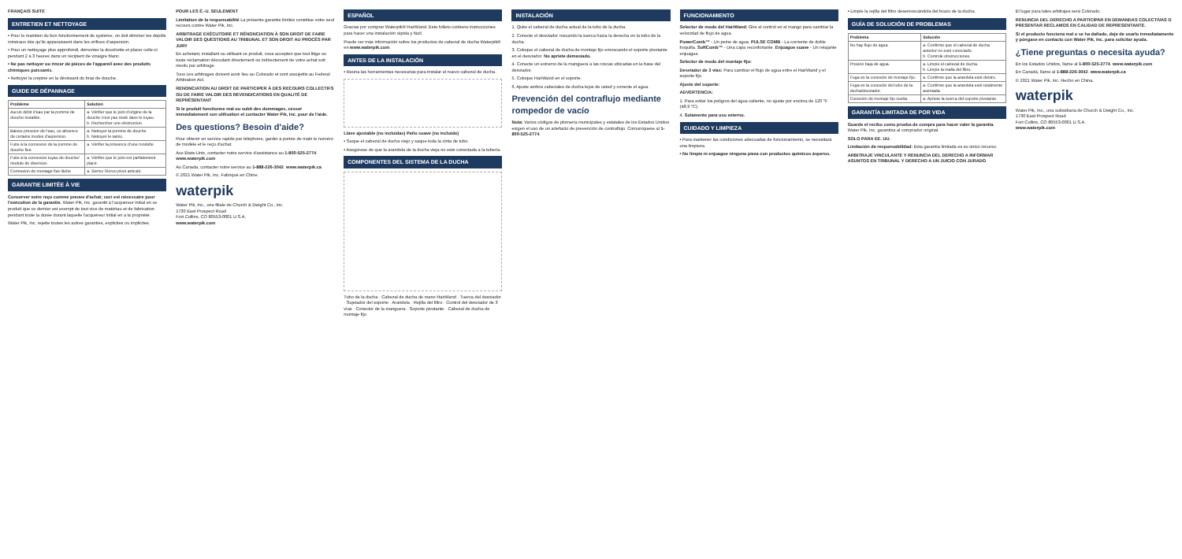FRANÇAIS SUITE
ENTRETIEN ET NETTOYAGE
• Pour le maintien du bon fonctionnement de système, on doit éliminer les dépôts minéraux dès qu'ils apparaissent dans les orifices d'aspersion.
• Pour un nettoyage plus approfondi, démonter la douchette et placer celle-ci pendant 2 à 3 heures dans un récipient de vinaigre blanc.
• Ne pas nettoyer ou rincer de pièces de l'appareil avec des produits chimiques puissants.
• Nettoyer la crépine en la dévissant du bras de douche.
GUIDE DE DÉPANNAGE
| Problème | Solution |
| --- | --- |
| Aucun débit d'eau par la pomme de douche installée. | a. Vérifier que le joint d'origine de la douche n'est pas resté dans le tuyau. b. Rechercher une obstruction. |
| Baisse pression de l'eau, ou absence de certains modes d'aspersion. | a. Nettoyer la pomme de douche. b. Nettoyer le tamis. |
| Fuite à la connexion de la pomme de douche fixe. | a. Vérifier la présence d'une rondelle. |
| Fuite à la connexion tuyau de douche/ module de diversion. | a. Vérifier que le joint est parfaitement placé. |
| Connexion de montage fixe lâche | a. Serrez l'écrou pivot articulé. |
GARANTIE LIMITÉE À VIE
Conserver votre reçu comme preuve d'achat; ceci est nécessaire pour l'exécution de la garantie. Water Pik, Inc. garantit à l'acquéreur initial en ce produit que ce dernier est exempt de tout vice de matériau et de fabrication pendant toute la durée durant laquelle l'acquéreur initial en a la propriété.
Water Pik, Inc. rejette toutes les autres garanties, explicites ou implicites.
POUR LES É.-U. SEULEMENT
Limitation de la responsabilité La présente garantie limitée constitue votre seul recours contre Water Pik, Inc.
ARBITRAGE EXÉCUTOIRE ET RÉNONCIATION À SON DROIT DE FAIRE VALOIR DES QUESTIONS AU TRIBUNAL ET SON DROIT AU PROCÈS PAR JURY
En achetant, installant ou utilisant ce produit, vous acceptez que tout litige ou toute réclamation découlant directement ou indirectement de votre achat soit résolu par arbitrage.
Tous ces arbitrages doivent avoir lieu au Colorado et sont assujettis au Federal Arbitration Act.
RENONCIATION AU DROIT DE PARTICIPER À DES RECOURS COLLECTIFS OU DE FAIRE VALOIR DES REVENDICATIONS EN QUALITÉ DE REPRÉSENTANT
Si le produit fonctionne mal ou subit des dommages, cesser immédiatement son utilisation et contacter Water Pik, Inc. pour de l'aide.
Des questions? Besoin d'aide?
Pour obtenir un service rapide par téléphone, garder à portée de main le numéro de modèle et le reçu d'achat.
Aux États-Unis, contacter notre service d'assistance au 1-800-525-2774. www.waterpik.com
Au Canada, contacter notre service au 1-888-226-3042. www.waterpik.ca
© 2021 Water Pik, Inc. Fabriqué en Chine.
waterpik
Water Pik, Inc., une filiale de Church & Dwight Co., Inc.
1730 East Prospect Road
Fort Collins, CO 80553-0001 U.S.A.
www.waterpik.com
ESPAÑOL
Gracias por comprar Waterpik® HairWand. Este folleto contiene instrucciones para hacer una instalación rápida y fácil.
Puede ver más información sobre los productos de cabezal de ducha Waterpik® en www.waterpik.com.
ANTES DE LA INSTALACIÓN
• Reúna las herramientas necesarias para instalar el nuevo cabezal de ducha.
Llave ajustable (no incluidas) Paño suave (no incluido)
• Saque el cabezal de ducha viejo y saque toda la cinta de tubo.
• Asegúrese de que la arandela de la ducha vieja no esté conectada a la tubería.
COMPONENTES DEL SISTEMA DE LA DUCHA
Tubo de la ducha · Cabezal de ducha de mano HairWand · Tuerca del desviador · Sujetador del soporte · Arandela · Rejilla del filtro · Control del desviador de 3 vías · Conector de la manguera · Soporte pivotante · Cabezal de ducha de montaje fijo
INSTALACIÓN
1. Quite el cabezal de ducha actual de la tubo de la ducha.
2. Conecte el desviador roscando la tuerca hacia la derecha en la tubo de la ducha.
3. Coloque el cabezal de ducha de montaje fijo enroscando el soporte pivotante en el desviador. No apriete demasiado.
4. Conecte un extremo de la manguera a las roscas ubicadas en la base del desviador.
5. Coloque HairWand en el soporte.
6. Ajuste ambos cabezales de ducha lejos de usted y conecte el agua.
Prevención del contraflujo mediante rompedor de vacío
Nota: Varios códigos de plomería municipales y estatales de los Estados Unidos exigen el uso de un artefacto de prevención de contraflujo. Comuníquese al 1-800-525-2774.
FUNCIONAMIENTO
Selector de modo del HairWand: Gire el control en el mango para cambiar la velocidad de flujo de agua.
PowerComb™ - Un peine de agua. PULSE COMB - La corriente de doble boquilla. SoftComb™ - Una capa reconfortante. Enjuague suave - Un relajante enjuague.
Selector de modo del montaje fijo:
Desviador de 3 vías: Para cambiar el flujo de agua entre el HairWand y el soporte fijo.
Ajuste del soporte:
ADVERTENCIA:
1. Para evitar los peligros del agua caliente, no ajuste por encima de 120 °F (48,9 °C).
4. Solamente para uso externo.
CUIDADO Y LIMPIEZA
• Para mantener las condiciones adecuadas de funcionamiento, se necesitará una limpieza.
• No limpie ni enjuague ninguna pieza con productos químicos ásperos.
• Limpie la rejilla del filtro desenroscándola del brazo de la ducha.
GUÍA DE SOLUCIÓN DE PROBLEMAS
| Problema | Solución |
| --- | --- |
| No hay flujo de agua. | a. Confirme que el cabezal de ducha anterior no esté conectado. b. Controle obstrucciones. |
| Presión baja de agua. | a. Limpie el cabezal de ducha. b. Limpie la malla del filtro. |
| Fuga en la conexión de montaje fijo. | a. Confirme que la arandela esté dentro. |
| Fuga en la conexión del tubo de la ducha/desviador. | a. Confirme que la arandela esté totalmente asentada. |
| Conexión de montaje fijo suelta. | a. Apriete la tuerca del soporte pivotante. |
GARANTÍA LIMITADA DE POR VIDA
Guarde el recibo como prueba de compra para hacer valer la garantía. Water Pik, Inc. garantiza al comprador original.
SOLO PARA EE. UU.
Limitación de responsabilidad: Esta garantía limitada es su único recurso.
ARBITRAJE VINCULANTE Y RENUNCIA DEL DERECHO A INFORMAR ASUNTOS EN TRIBUNAL Y DERECHO A UN JUICIO CON JURADO
El lugar para tales arbitrajes será Colorado.
RENUNCIA DEL DERECHO A PARTICIPAR EN DEMANDAS COLECTIVAS O PRESENTAR RECLAMOS EN CALIDAD DE REPRESENTANTE.
Si el producto funciona mal o se ha dañado, deje de usarlo inmediatamente y póngase en contacto con Water Pik, Inc. para solicitar ayuda.
¿Tiene preguntas o necesita ayuda?
En los Estados Unidos, llame al 1-800-525-2774. www.waterpik.com
En Canadá, llame al 1-888-226-3042. www.waterpik.ca
© 2021 Water Pik, Inc. Hecho en China.
waterpik
Water Pik, Inc., una subsidiaria de Church & Dwight Co., Inc.
1730 East Prospect Road
Fort Collins, CO 80553-0001 U.S.A.
www.waterpik.com